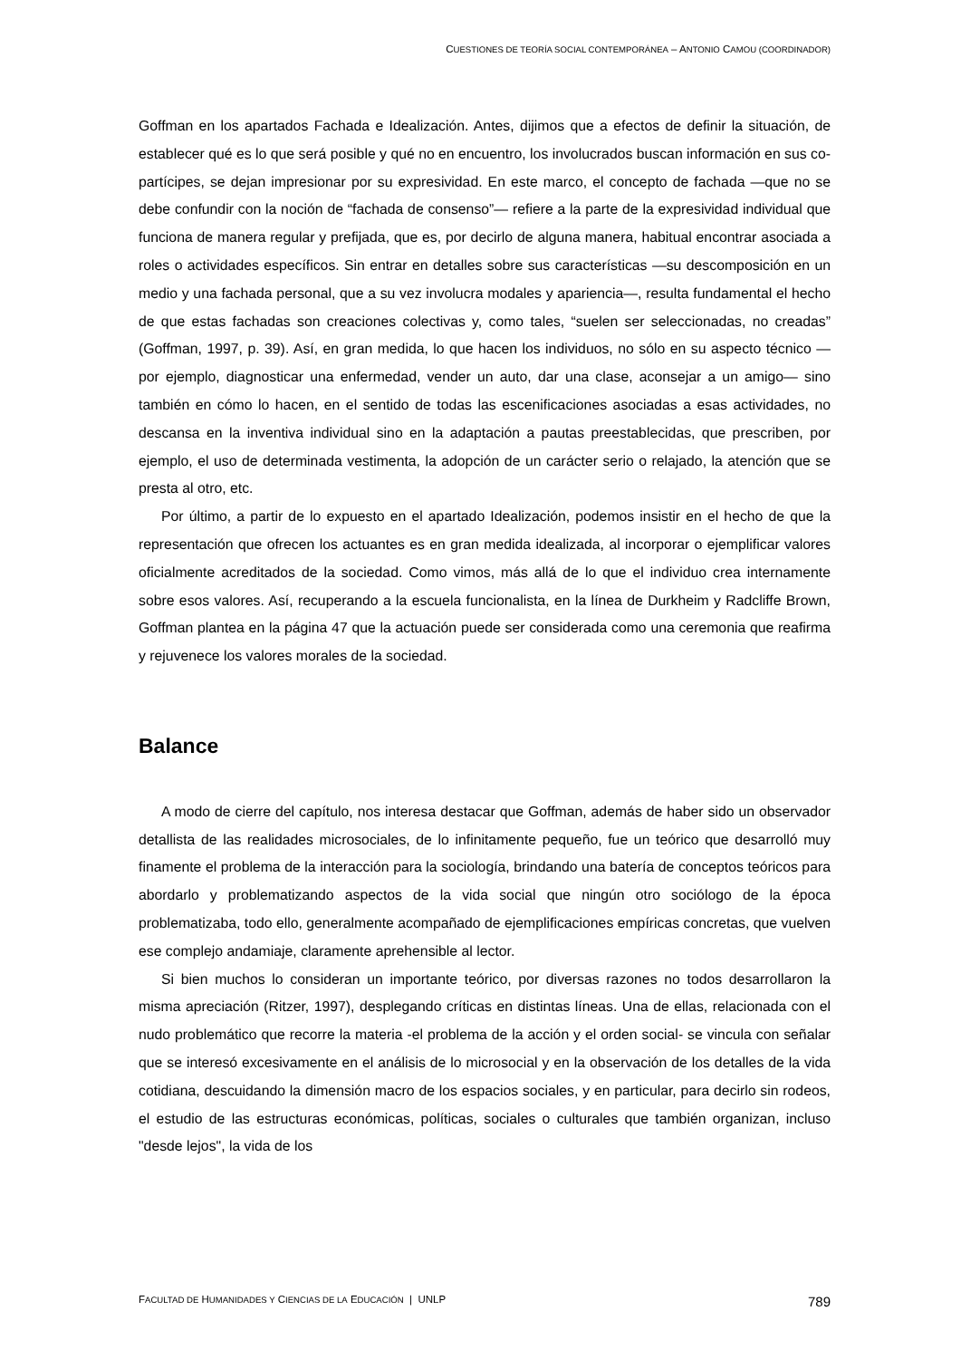CUESTIONES DE TEORÍA SOCIAL CONTEMPORÁNEA – ANTONIO CAMOU (COORDINADOR)
Goffman en los apartados Fachada e Idealización. Antes, dijimos que a efectos de definir la situación, de establecer qué es lo que será posible y qué no en encuentro, los involucrados buscan información en sus co-partícipes, se dejan impresionar por su expresividad. En este marco, el concepto de fachada —que no se debe confundir con la noción de “fachada de consenso”— refiere a la parte de la expresividad individual que funciona de manera regular y prefijada, que es, por decirlo de alguna manera, habitual encontrar asociada a roles o actividades específicos. Sin entrar en detalles sobre sus características —su descomposición en un medio y una fachada personal, que a su vez involucra modales y apariencia—, resulta fundamental el hecho de que estas fachadas son creaciones colectivas y, como tales, “suelen ser seleccionadas, no creadas” (Goffman, 1997, p. 39). Así, en gran medida, lo que hacen los individuos, no sólo en su aspecto técnico —por ejemplo, diagnosticar una enfermedad, vender un auto, dar una clase, aconsejar a un amigo— sino también en cómo lo hacen, en el sentido de todas las escenificaciones asociadas a esas actividades, no descansa en la inventiva individual sino en la adaptación a pautas preestablecidas, que prescriben, por ejemplo, el uso de determinada vestimenta, la adopción de un carácter serio o relajado, la atención que se presta al otro, etc.
Por último, a partir de lo expuesto en el apartado Idealización, podemos insistir en el hecho de que la representación que ofrecen los actuantes es en gran medida idealizada, al incorporar o ejemplificar valores oficialmente acreditados de la sociedad. Como vimos, más allá de lo que el individuo crea internamente sobre esos valores. Así, recuperando a la escuela funcionalista, en la línea de Durkheim y Radcliffe Brown, Goffman plantea en la página 47 que la actuación puede ser considerada como una ceremonia que reafirma y rejuvenece los valores morales de la sociedad.
Balance
A modo de cierre del capítulo, nos interesa destacar que Goffman, además de haber sido un observador detallista de las realidades microsociales, de lo infinitamente pequeño, fue un teórico que desarrolló muy finamente el problema de la interacción para la sociología, brindando una batería de conceptos teóricos para abordarlo y problematizando aspectos de la vida social que ningún otro sociólogo de la época problematizaba, todo ello, generalmente acompañado de ejemplificaciones empíricas concretas, que vuelven ese complejo andamiaje, claramente aprehensible al lector.
Si bien muchos lo consideran un importante teórico, por diversas razones no todos desarrollaron la misma apreciación (Ritzer, 1997), desplegando críticas en distintas líneas. Una de ellas, relacionada con el nudo problemático que recorre la materia -el problema de la acción y el orden social- se vincula con señalar que se interesó excesivamente en el análisis de lo microsocial y en la observación de los detalles de la vida cotidiana, descuidando la dimensión macro de los espacios sociales, y en particular, para decirlo sin rodeos, el estudio de las estructuras económicas, políticas, sociales o culturales que también organizan, incluso "desde lejos", la vida de los
FACULTAD DE HUMANIDADES Y CIENCIAS DE LA EDUCACIÓN | UNLP 789